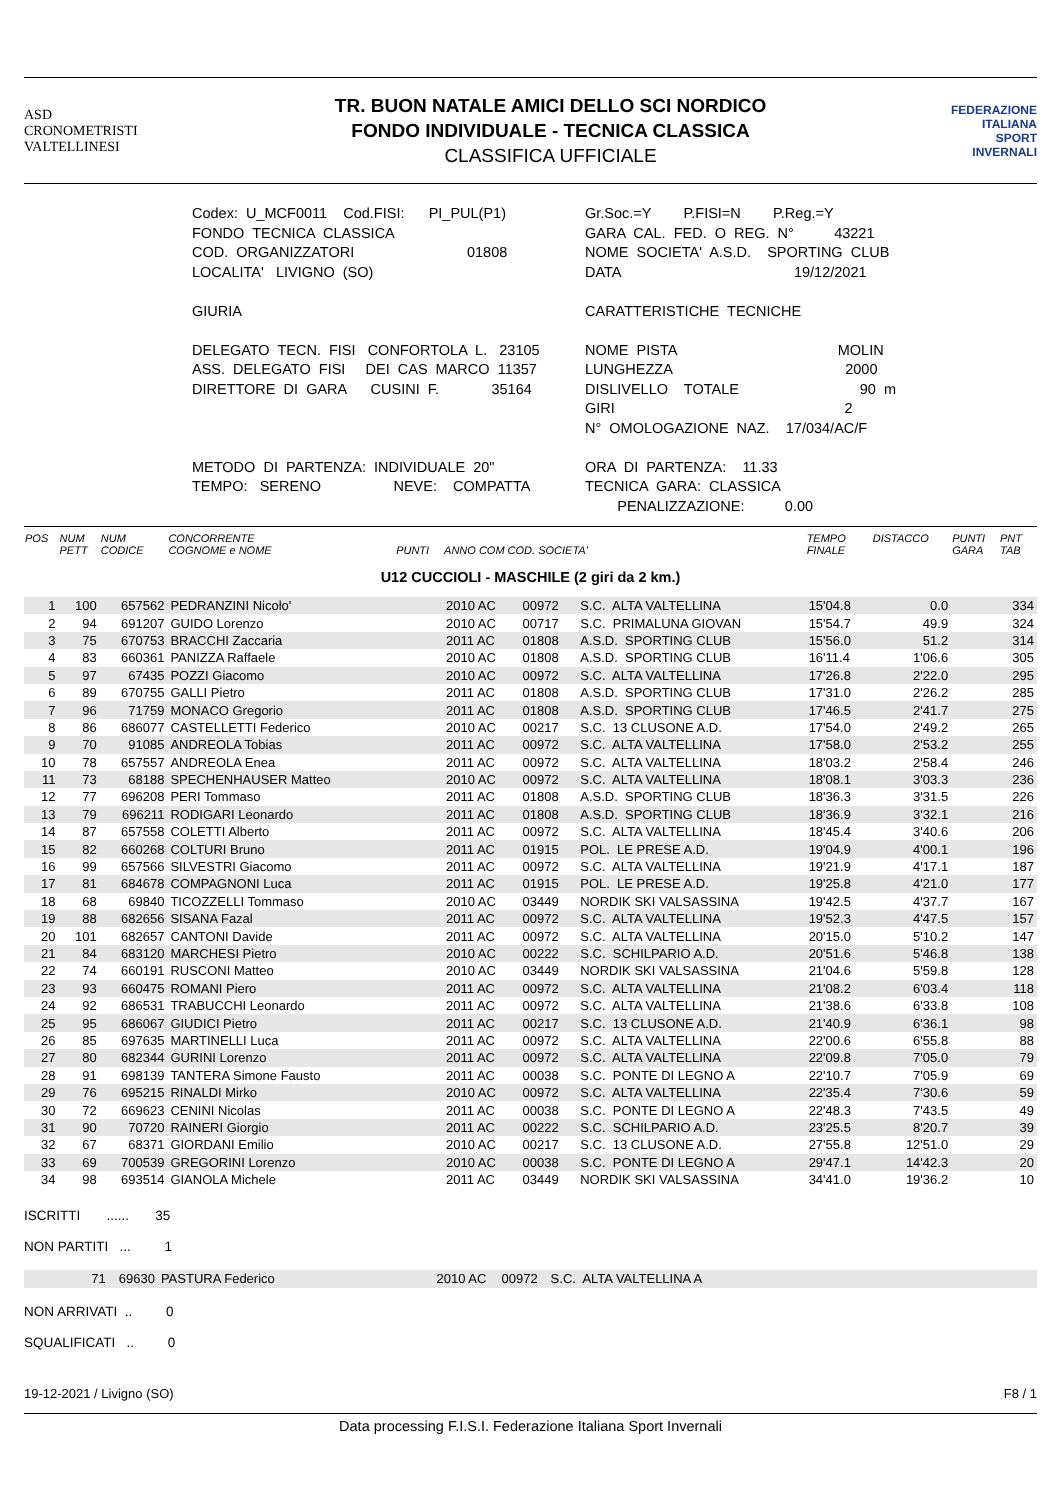ASD
CRONOMETRISTI
VALTELLINESI
TR. BUON NATALE AMICI DELLO SCI NORDICO
FONDO INDIVIDUALE - TECNICA CLASSICA
CLASSIFICA UFFICIALE
FEDERAZIONE
ITALIANA
SPORT
INVERNALI
Codex: U_MCF0011 Cod.FISI: PI_PUL(P1) FONDO TECNICA CLASSICA COD. ORGANIZZATORI 01808 LOCALITA' LIVIGNO (SO) GIURIA DELEGATO TECN. FISI CONFORTOLA L. 23105 ASS. DELEGATO FISI DEI CAS MARCO 11357 DIRETTORE DI GARA CUSINI F. 35164 METODO DI PARTENZA: INDIVIDUALE 20" TEMPO: SERENO NEVE: COMPATTA
Gr.Soc.=Y P.FISI=N P.Reg.=Y GARA CAL. FED. O REG. N° 43221 NOME SOCIETA' A.S.D. SPORTING CLUB DATA 19/12/2021 CARATTERISTICHE TECNICHE NOME PISTA MOLIN LUNGHEZZA 2000 DISLIVELLO TOTALE 90 m GIRI 2 N° OMOLOGAZIONE NAZ. 17/034/AC/F ORA DI PARTENZA: 11.33 TECNICA GARA: CLASSICA PENALIZZAZIONE: 0.00
| POS | NUM PETT | NUM CODICE | CONCORRENTE COGNOME e NOME | PUNTI | ANNO COM COD. SOCIETA' | | | TEMPO FINALE | DISTACCO | PUNTI GARA | PNT TAB |
| --- | --- | --- | --- | --- | --- | --- | --- | --- | --- | --- | --- |
| U12 CUCCIOLI - MASCHILE (2 giri da 2 km.) | | | | | | | | | | | |
| 1 | 100 | 657562 | PEDRANZINI Nicolo' | | 2010 AC | 00972 | S.C. ALTA VALTELLINA | 15'04.8 | 0.0 | | 334 |
| 2 | 94 | 691207 | GUIDO Lorenzo | | 2010 AC | 00717 | S.C. PRIMALUNA GIOVAN | 15'54.7 | 49.9 | | 324 |
| 3 | 75 | 670753 | BRACCHI Zaccaria | | 2011 AC | 01808 | A.S.D. SPORTING CLUB | 15'56.0 | 51.2 | | 314 |
| 4 | 83 | 660361 | PANIZZA Raffaele | | 2010 AC | 01808 | A.S.D. SPORTING CLUB | 16'11.4 | 1'06.6 | | 305 |
| 5 | 97 | 67435 | POZZI Giacomo | | 2010 AC | 00972 | S.C. ALTA VALTELLINA | 17'26.8 | 2'22.0 | | 295 |
| 6 | 89 | 670755 | GALLI Pietro | | 2011 AC | 01808 | A.S.D. SPORTING CLUB | 17'31.0 | 2'26.2 | | 285 |
| 7 | 96 | 71759 | MONACO Gregorio | | 2011 AC | 01808 | A.S.D. SPORTING CLUB | 17'46.5 | 2'41.7 | | 275 |
| 8 | 86 | 686077 | CASTELLETTI Federico | | 2010 AC | 00217 | S.C. 13 CLUSONE A.D. | 17'54.0 | 2'49.2 | | 265 |
| 9 | 70 | 91085 | ANDREOLA Tobias | | 2011 AC | 00972 | S.C. ALTA VALTELLINA | 17'58.0 | 2'53.2 | | 255 |
| 10 | 78 | 657557 | ANDREOLA Enea | | 2011 AC | 00972 | S.C. ALTA VALTELLINA | 18'03.2 | 2'58.4 | | 246 |
| 11 | 73 | 68188 | SPECHENHAUSER Matteo | | 2010 AC | 00972 | S.C. ALTA VALTELLINA | 18'08.1 | 3'03.3 | | 236 |
| 12 | 77 | 696208 | PERI Tommaso | | 2011 AC | 01808 | A.S.D. SPORTING CLUB | 18'36.3 | 3'31.5 | | 226 |
| 13 | 79 | 696211 | RODIGARI Leonardo | | 2011 AC | 01808 | A.S.D. SPORTING CLUB | 18'36.9 | 3'32.1 | | 216 |
| 14 | 87 | 657558 | COLETTI Alberto | | 2011 AC | 00972 | S.C. ALTA VALTELLINA | 18'45.4 | 3'40.6 | | 206 |
| 15 | 82 | 660268 | COLTURI Bruno | | 2011 AC | 01915 | POL. LE PRESE A.D. | 19'04.9 | 4'00.1 | | 196 |
| 16 | 99 | 657566 | SILVESTRI Giacomo | | 2011 AC | 00972 | S.C. ALTA VALTELLINA | 19'21.9 | 4'17.1 | | 187 |
| 17 | 81 | 684678 | COMPAGNONI Luca | | 2011 AC | 01915 | POL. LE PRESE A.D. | 19'25.8 | 4'21.0 | | 177 |
| 18 | 68 | 69840 | TICOZZELLI Tommaso | | 2010 AC | 03449 | NORDIK SKI VALSASSINA | 19'42.5 | 4'37.7 | | 167 |
| 19 | 88 | 682656 | SISANA Fazal | | 2011 AC | 00972 | S.C. ALTA VALTELLINA | 19'52.3 | 4'47.5 | | 157 |
| 20 | 101 | 682657 | CANTONI Davide | | 2011 AC | 00972 | S.C. ALTA VALTELLINA | 20'15.0 | 5'10.2 | | 147 |
| 21 | 84 | 683120 | MARCHESI Pietro | | 2010 AC | 00222 | S.C. SCHILPARIO A.D. | 20'51.6 | 5'46.8 | | 138 |
| 22 | 74 | 660191 | RUSCONI Matteo | | 2010 AC | 03449 | NORDIK SKI VALSASSINA | 21'04.6 | 5'59.8 | | 128 |
| 23 | 93 | 660475 | ROMANI Piero | | 2011 AC | 00972 | S.C. ALTA VALTELLINA | 21'08.2 | 6'03.4 | | 118 |
| 24 | 92 | 686531 | TRABUCCHI Leonardo | | 2011 AC | 00972 | S.C. ALTA VALTELLINA | 21'38.6 | 6'33.8 | | 108 |
| 25 | 95 | 686067 | GIUDICI Pietro | | 2011 AC | 00217 | S.C. 13 CLUSONE A.D. | 21'40.9 | 6'36.1 | | 98 |
| 26 | 85 | 697635 | MARTINELLI Luca | | 2011 AC | 00972 | S.C. ALTA VALTELLINA | 22'00.6 | 6'55.8 | | 88 |
| 27 | 80 | 682344 | GURINI Lorenzo | | 2011 AC | 00972 | S.C. ALTA VALTELLINA | 22'09.8 | 7'05.0 | | 79 |
| 28 | 91 | 698139 | TANTERA Simone Fausto | | 2011 AC | 00038 | S.C. PONTE DI LEGNO A | 22'10.7 | 7'05.9 | | 69 |
| 29 | 76 | 695215 | RINALDI Mirko | | 2010 AC | 00972 | S.C. ALTA VALTELLINA | 22'35.4 | 7'30.6 | | 59 |
| 30 | 72 | 669623 | CENINI Nicolas | | 2011 AC | 00038 | S.C. PONTE DI LEGNO A | 22'48.3 | 7'43.5 | | 49 |
| 31 | 90 | 70720 | RAINERI Giorgio | | 2011 AC | 00222 | S.C. SCHILPARIO A.D. | 23'25.5 | 8'20.7 | | 39 |
| 32 | 67 | 68371 | GIORDANI Emilio | | 2010 AC | 00217 | S.C. 13 CLUSONE A.D. | 27'55.8 | 12'51.0 | | 29 |
| 33 | 69 | 700539 | GREGORINI Lorenzo | | 2010 AC | 00038 | S.C. PONTE DI LEGNO A | 29'47.1 | 14'42.3 | | 20 |
| 34 | 98 | 693514 | GIANOLA Michele | | 2011 AC | 03449 | NORDIK SKI VALSASSINA | 34'41.0 | 19'36.2 | | 10 |
ISCRITTI ...... 35
NON PARTITI ... 1
| | 71 | 69630 | PASTURA Federico | | 2010 AC | 00972 | S.C. ALTA VALTELLINA A | |
NON ARRIVATI .. 0
SQUALIFICATI .. 0
19-12-2021 / Livigno (SO) F8 / 1
Data processing F.I.S.I. Federazione Italiana Sport Invernali